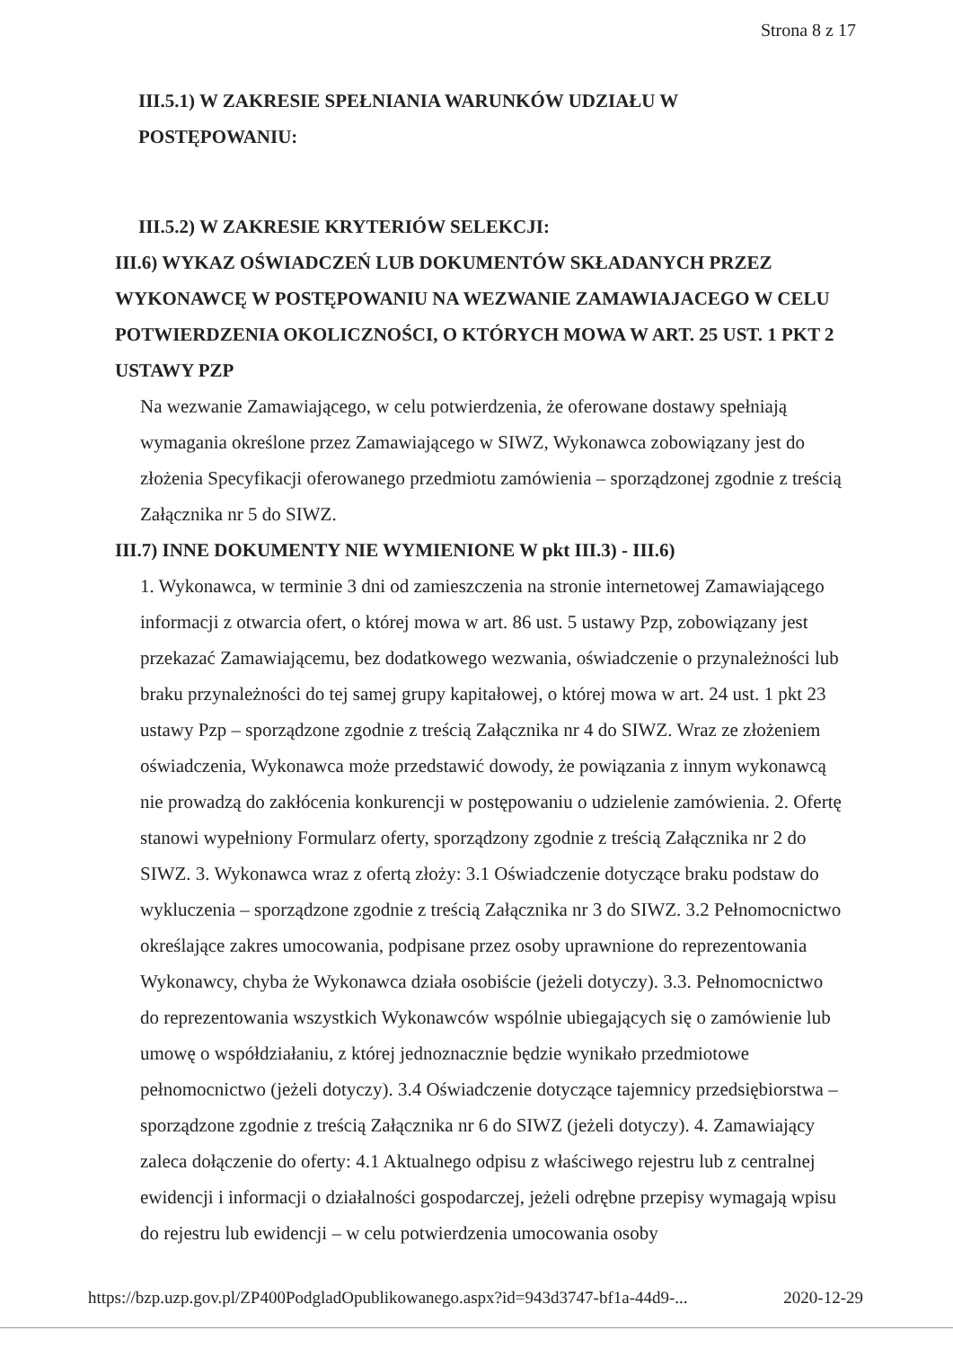Strona 8 z 17
III.5.1) W ZAKRESIE SPEŁNIANIA WARUNKÓW UDZIAŁU W
POSTĘPOWANIU:
III.5.2) W ZAKRESIE KRYTERIÓW SELEKCJI:
III.6) WYKAZ OŚWIADCZEŃ LUB DOKUMENTÓW SKŁADANYCH PRZEZ WYKONAWCĘ W POSTĘPOWANIU NA WEZWANIE ZAMAWIAJACEGO W CELU POTWIERDZENIA OKOLICZNOŚCI, O KTÓRYCH MOWA W ART. 25 UST. 1 PKT 2 USTAWY PZP
Na wezwanie Zamawiającego, w celu potwierdzenia, że oferowane dostawy spełniają wymagania określone przez Zamawiającego w SIWZ, Wykonawca zobowiązany jest do złożenia Specyfikacji oferowanego przedmiotu zamówienia – sporządzonej zgodnie z treścią Załącznika nr 5 do SIWZ.
III.7) INNE DOKUMENTY NIE WYMIENIONE W pkt III.3) - III.6)
1. Wykonawca, w terminie 3 dni od zamieszczenia na stronie internetowej Zamawiającego informacji z otwarcia ofert, o której mowa w art. 86 ust. 5 ustawy Pzp, zobowiązany jest przekazać Zamawiającemu, bez dodatkowego wezwania, oświadczenie o przynależności lub braku przynależności do tej samej grupy kapitałowej, o której mowa w art. 24 ust. 1 pkt 23 ustawy Pzp – sporządzone zgodnie z treścią Załącznika nr 4 do SIWZ. Wraz ze złożeniem oświadczenia, Wykonawca może przedstawić dowody, że powiązania z innym wykonawcą nie prowadzą do zakłócenia konkurencji w postępowaniu o udzielenie zamówienia. 2. Ofertę stanowi wypełniony Formularz oferty, sporządzony zgodnie z treścią Załącznika nr 2 do SIWZ. 3. Wykonawca wraz z ofertą złoży: 3.1 Oświadczenie dotyczące braku podstaw do wykluczenia – sporządzone zgodnie z treścią Załącznika nr 3 do SIWZ. 3.2 Pełnomocnictwo określające zakres umocowania, podpisane przez osoby uprawnione do reprezentowania Wykonawcy, chyba że Wykonawca działa osobiście (jeżeli dotyczy). 3.3. Pełnomocnictwo do reprezentowania wszystkich Wykonawców wspólnie ubiegających się o zamówienie lub umowę o współdziałaniu, z której jednoznacznie będzie wynikało przedmiotowe pełnomocnictwo (jeżeli dotyczy). 3.4 Oświadczenie dotyczące tajemnicy przedsiębiorstwa – sporządzone zgodnie z treścią Załącznika nr 6 do SIWZ (jeżeli dotyczy). 4. Zamawiający zaleca dołączenie do oferty: 4.1 Aktualnego odpisu z właściwego rejestru lub z centralnej ewidencji i informacji o działalności gospodarczej, jeżeli odrębne przepisy wymagają wpisu do rejestru lub ewidencji – w celu potwierdzenia umocowania osoby
https://bzp.uzp.gov.pl/ZP400PodgladOpublikowanego.aspx?id=943d3747-bf1a-44d9-... 2020-12-29